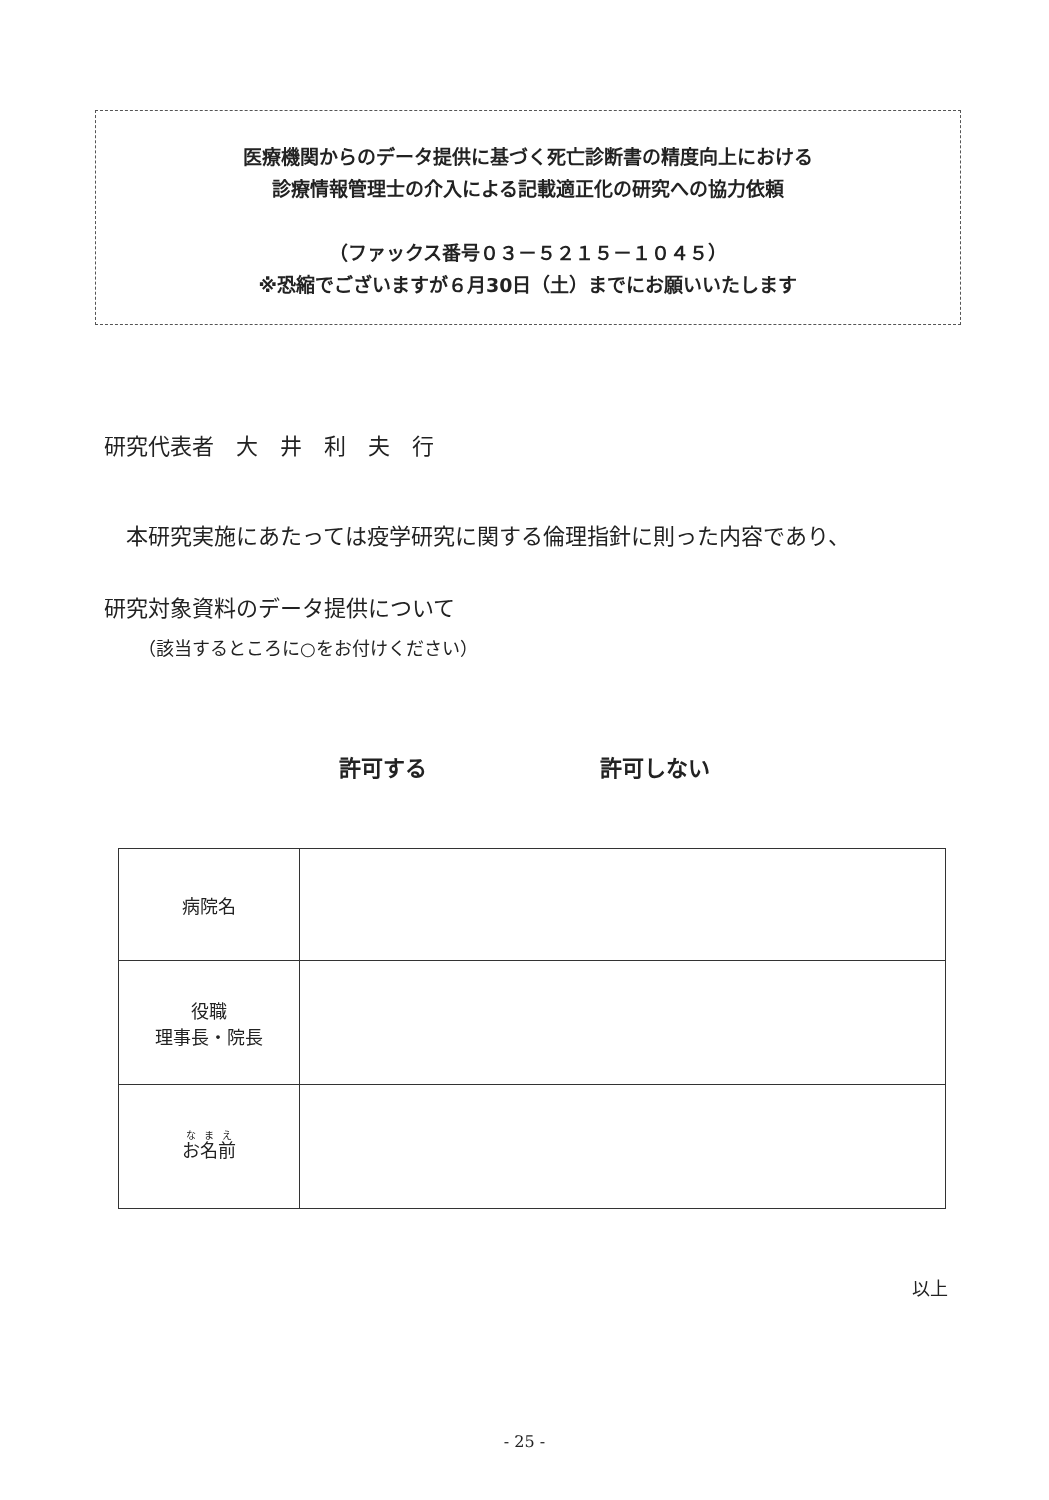医療機関からのデータ提供に基づく死亡診断書の精度向上における
診療情報管理士の介入による記載適正化の研究への協力依頼
（ファックス番号０３－５２１５－１０４５）
※恐縮でございますが６月30日（土）までにお願いいたします
研究代表者　大　井　利　夫　行
本研究実施にあたっては疫学研究に関する倫理指針に則った内容であり、
研究対象資料のデータ提供について
（該当するところに○をお付けください）
許可する 許可しない
| 病院名 | |
| 役職 理事長・院長 | |
| お名前 | |
以上
- 25 -